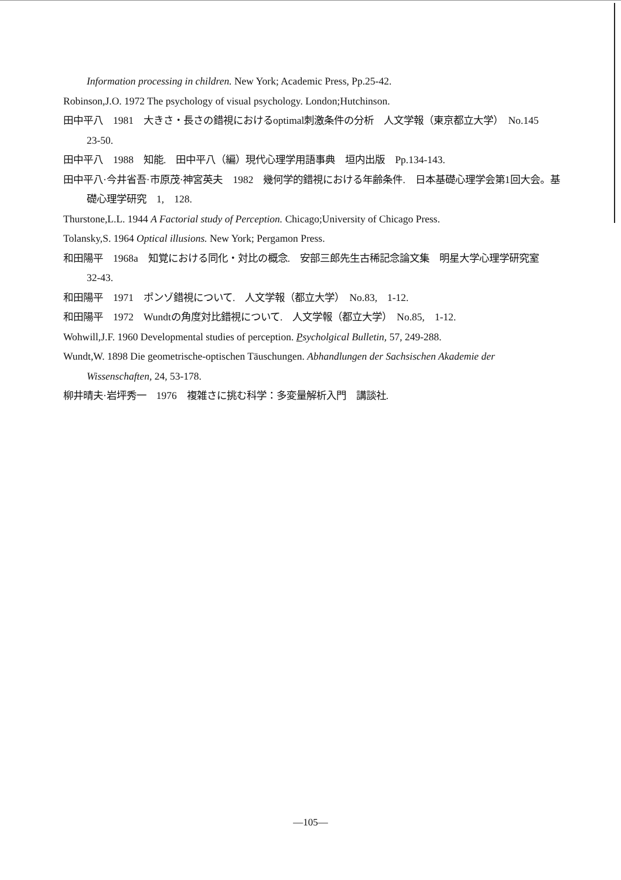Information processing in children. New York; Academic Press, Pp.25-42.
Robinson,J.O. 1972 The psychology of visual psychology. London;Hutchinson.
田中平八　1981　大きさ・長さの錯視におけるoptimal刺激条件の分析　人文学報（東京都立大学）　No.145　23-50.
田中平八　1988　知能.　田中平八（編）現代心理学用語事典　垣内出版　Pp.134-143.
田中平八·今井省吾·市原茂·神宮英夫　1982　幾何学的錯視における年齢条件.　日本基礎心理学会第1回大会。基礎心理学研究　1,　128.
Thurstone,L.L. 1944 A Factorial study of Perception. Chicago;University of Chicago Press.
Tolansky,S. 1964 Optical illusions. New York; Pergamon Press.
和田陽平　1968a　知覚における同化・対比の概念.　安部三郎先生古稀記念論文集　明星大学心理学研究室　32-43.
和田陽平　1971　ポンゾ錯視について.　人文学報（都立大学）　No.83,　1-12.
和田陽平　1972　Wundtの角度対比錯視について.　人文学報（都立大学）　No.85,　1-12.
Wohwill,J.F. 1960 Developmental studies of perception. Psycholgical Bulletin, 57, 249-288.
Wundt,W. 1898 Die geometrische-optischen Täuschungen. Abhandlungen der Sachsischen Akademie der Wissenschaften, 24, 53-178.
柳井晴夫·岩坪秀一　1976　複雑さに挑む科学：多変量解析入門　講談社.
—105—